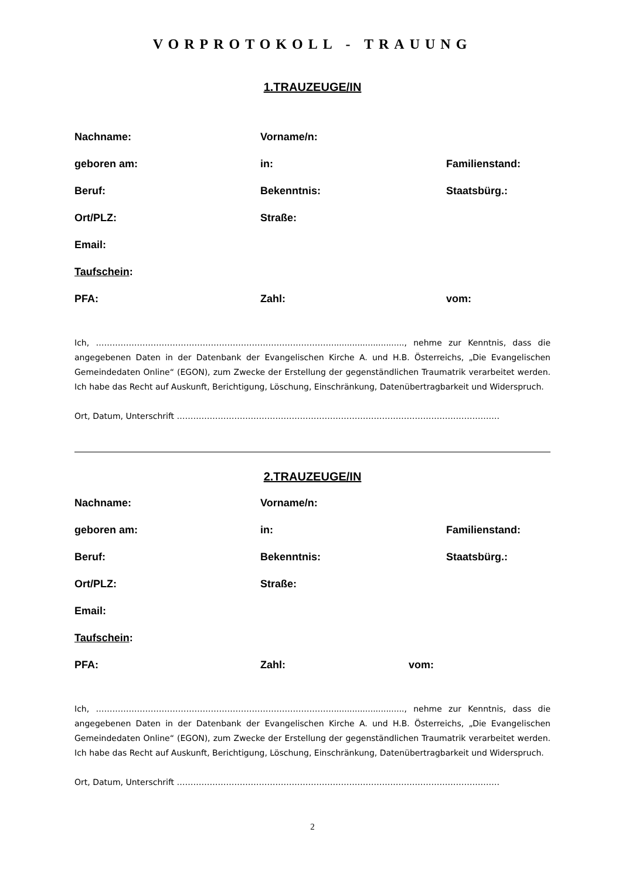VORPROTOKOLL - TRAUUNG
1.TRAUZEUGE/IN
Nachname: Vorname/n:
geboren am: in: Familienstand:
Beruf: Bekenntnis: Staatsbürg.:
Ort/PLZ: Straße:
Email:
Taufschein:
PFA: Zahl: vom:
Ich, ……………………………………………………………………………..........................., nehme zur Kenntnis, dass die angegebenen Daten in der Datenbank der Evangelischen Kirche A. und H.B. Österreichs, „Die Evangelischen Gemeindedaten Online“ (EGON), zum Zwecke der Erstellung der gegenständlichen Traumatrik verarbeitet werden. Ich habe das Recht auf Auskunft, Berichtigung, Löschung, Einschränkung, Datenübertragbarkeit und Widerspruch.
Ort, Datum, Unterschrift ……………………………………………………………………………………………………….
2.TRAUZEUGE/IN
Nachname: Vorname/n:
geboren am: in: Familienstand:
Beruf: Bekenntnis: Staatsbürg.:
Ort/PLZ: Straße:
Email:
Taufschein:
PFA: Zahl: vom:
Ich, ……………………………………………………………………………..........................., nehme zur Kenntnis, dass die angegebenen Daten in der Datenbank der Evangelischen Kirche A. und H.B. Österreichs, „Die Evangelischen Gemeindedaten Online“ (EGON), zum Zwecke der Erstellung der gegenständlichen Traumatrik verarbeitet werden. Ich habe das Recht auf Auskunft, Berichtigung, Löschung, Einschränkung, Datenübertragbarkeit und Widerspruch.
Ort, Datum, Unterschrift ……………………………………………………………………………………………………….
2